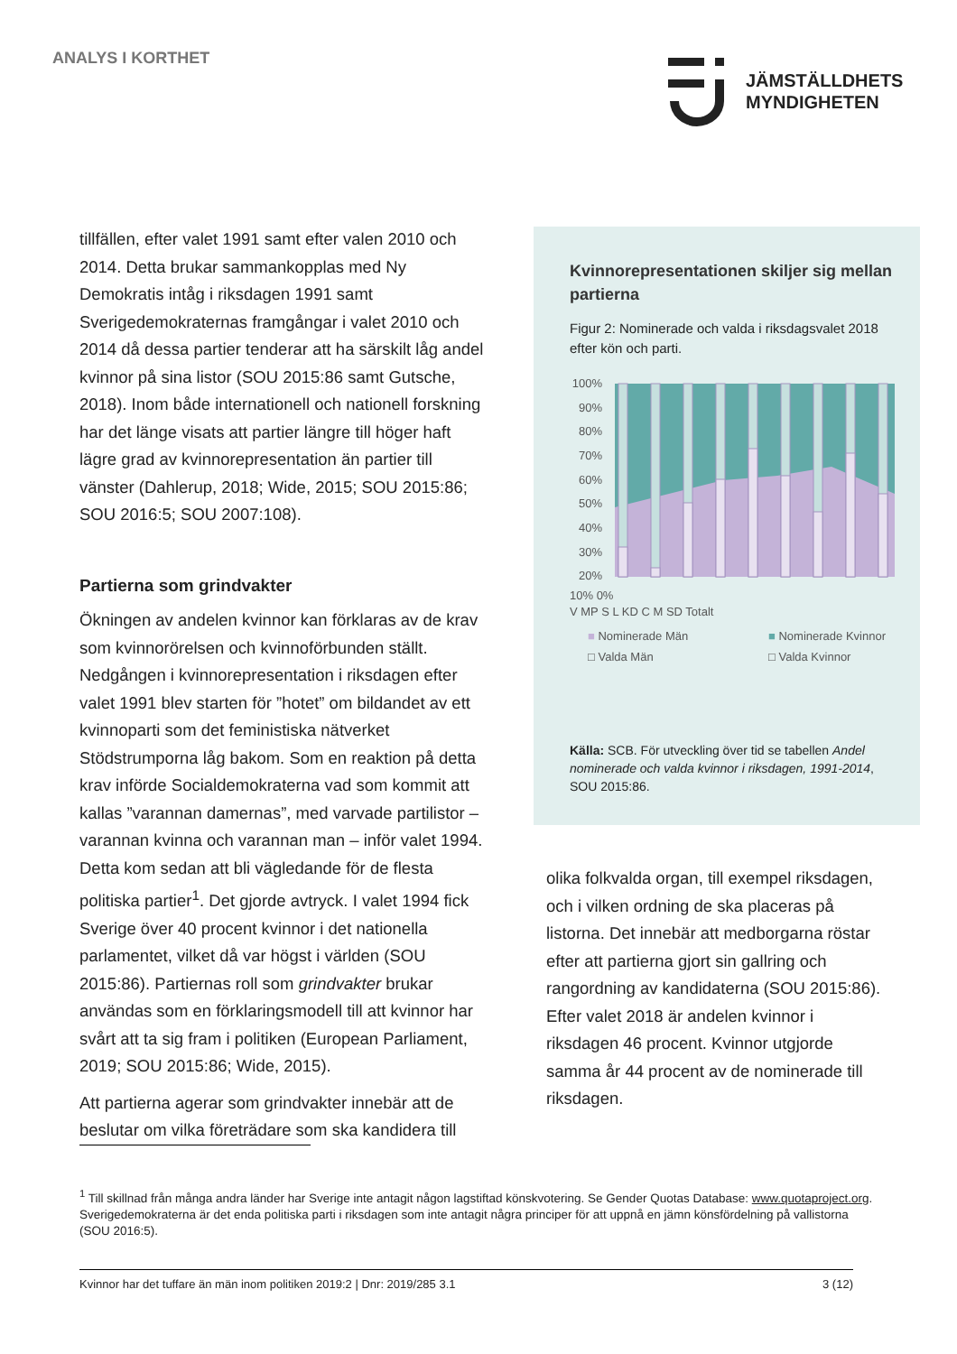ANALYS I KORTHET
JÄMSTÄLLDHETS
MYNDIGHETEN
tillfällen, efter valet 1991 samt efter valen 2010 och 2014. Detta brukar sammankopplas med Ny Demokratis intåg i riksdagen 1991 samt Sverigedemokraternas framgångar i valet 2010 och 2014 då dessa partier tenderar att ha särskilt låg andel kvinnor på sina listor (SOU 2015:86 samt Gutsche, 2018). Inom både internationell och nationell forskning har det länge visats att partier längre till höger haft lägre grad av kvinnorepresentation än partier till vänster (Dahlerup, 2018; Wide, 2015; SOU 2015:86; SOU 2016:5; SOU 2007:108).
Partierna som grindvakter
Ökningen av andelen kvinnor kan förklaras av de krav som kvinnorörelsen och kvinnoförbunden ställt. Nedgången i kvinnorepresentation i riksdagen efter valet 1991 blev starten för ”hotet” om bildandet av ett kvinnoparti som det feministiska nätverket Stödstrumporna låg bakom. Som en reaktion på detta krav införde Socialdemokraterna vad som kommit att kallas ”varannan damernas”, med varvade partilistor – varannan kvinna och varannan man – inför valet 1994. Detta kom sedan att bli vägledande för de flesta politiska partier<sup>1</sup>. Det gjorde avtryck. I valet 1994 fick Sverige över 40 procent kvinnor i det nationella parlamentet, vilket då var högst i världen (SOU 2015:86). Partiernas roll som grindvakter brukar användas som en förklaringsmodell till att kvinnor har svårt att ta sig fram i politiken (European Parliament, 2019; SOU 2015:86; Wide, 2015).
Att partierna agerar som grindvakter innebär att de beslutar om vilka företrädare som ska kandidera till
Kvinnorepresentationen skiljer sig mellan partierna
Figur 2: Nominerade och valda i riksdagsvalet 2018 efter kön och parti.
100%
90%
80%
70%
60%
50%
40%
30%
20%
10% 0%
V MP S L KD C M SD Totalt
■ Nominerade Män ■ Nominerade Kvinnor □ Valda Män □ Valda Kvinnor
Källa: SCB. För utveckling över tid se tabellen Andel nominerade och valda kvinnor i riksdagen, 1991-2014, SOU 2015:86.
olika folkvalda organ, till exempel riksdagen, och i vilken ordning de ska placeras på listorna. Det innebär att medborgarna röstar efter att partierna gjort sin gallring och rangordning av kandidaterna (SOU 2015:86). Efter valet 2018 är andelen kvinnor i riksdagen 46 procent. Kvinnor utgjorde samma år 44 procent av de nominerade till riksdagen.
<sup>1</sup> Till skillnad från många andra länder har Sverige inte antagit någon lagstiftad könskvotering. Se Gender Quotas Database: www.quotaproject.org. Sverigedemokraterna är det enda politiska parti i riksdagen som inte antagit några principer för att uppnå en jämn könsfördelning på vallistorna (SOU 2016:5).
Kvinnor har det tuffare än män inom politiken 2019:2 | Dnr: 2019/285 3.1 3 (12)